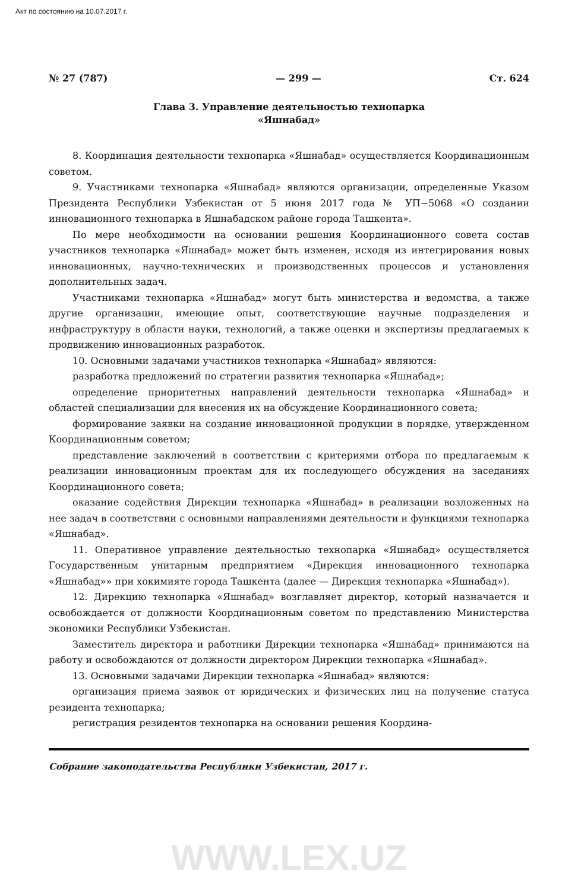Акт по состоянию на 10.07.2017 г.
№ 27 (787) — 299 — Ст. 624
Глава 3. Управление деятельностью технопарка
«Яшнабад»
8. Координация деятельности технопарка «Яшнабад» осуществляется Координационным советом.
9. Участниками технопарка «Яшнабад» являются организации, определенные Указом Президента Республики Узбекистан от 5 июня 2017 года № УП−5068 «О создании инновационного технопарка в Яшнабадском районе города Ташкента».
По мере необходимости на основании решения Координационного совета состав участников технопарка «Яшнабад» может быть изменен, исходя из интегрирования новых инновационных, научно-технических и производственных процессов и установления дополнительных задач.
Участниками технопарка «Яшнабад» могут быть министерства и ведомства, а также другие организации, имеющие опыт, соответствующие научные подразделения и инфраструктуру в области науки, технологий, а также оценки и экспертизы предлагаемых к продвижению инновационных разработок.
10. Основными задачами участников технопарка «Яшнабад» являются:
разработка предложений по стратегии развития технопарка «Яшнабад»;
определение приоритетных направлений деятельности технопарка «Яшнабад» и областей специализации для внесения их на обсуждение Координационного совета;
формирование заявки на создание инновационной продукции в порядке, утвержденном Координационным советом;
представление заключений в соответствии с критериями отбора по предлагаемым к реализации инновационным проектам для их последующего обсуждения на заседаниях Координационного совета;
оказание содействия Дирекции технопарка «Яшнабад» в реализации возложенных на нее задач в соответствии с основными направлениями деятельности и функциями технопарка «Яшнабад».
11. Оперативное управление деятельностью технопарка «Яшнабад» осуществляется Государственным унитарным предприятием «Дирекция инновационного технопарка «Яшнабад»» при хокимияте города Ташкента (далее — Дирекция технопарка «Яшнабад»).
12. Дирекцию технопарка «Яшнабад» возглавляет директор, который назначается и освобождается от должности Координационным советом по представлению Министерства экономики Республики Узбекистан.
Заместитель директора и работники Дирекции технопарка «Яшнабад» принимаются на работу и освобождаются от должности директором Дирекции технопарка «Яшнабад».
13. Основными задачами Дирекции технопарка «Яшнабад» являются:
организация приема заявок от юридических и физических лиц на получение статуса резидента технопарка;
регистрация резидентов технопарка на основании решения Координа-
Собрание законодательства Республики Узбекистан, 2017 г.
WWW.LEX.UZ